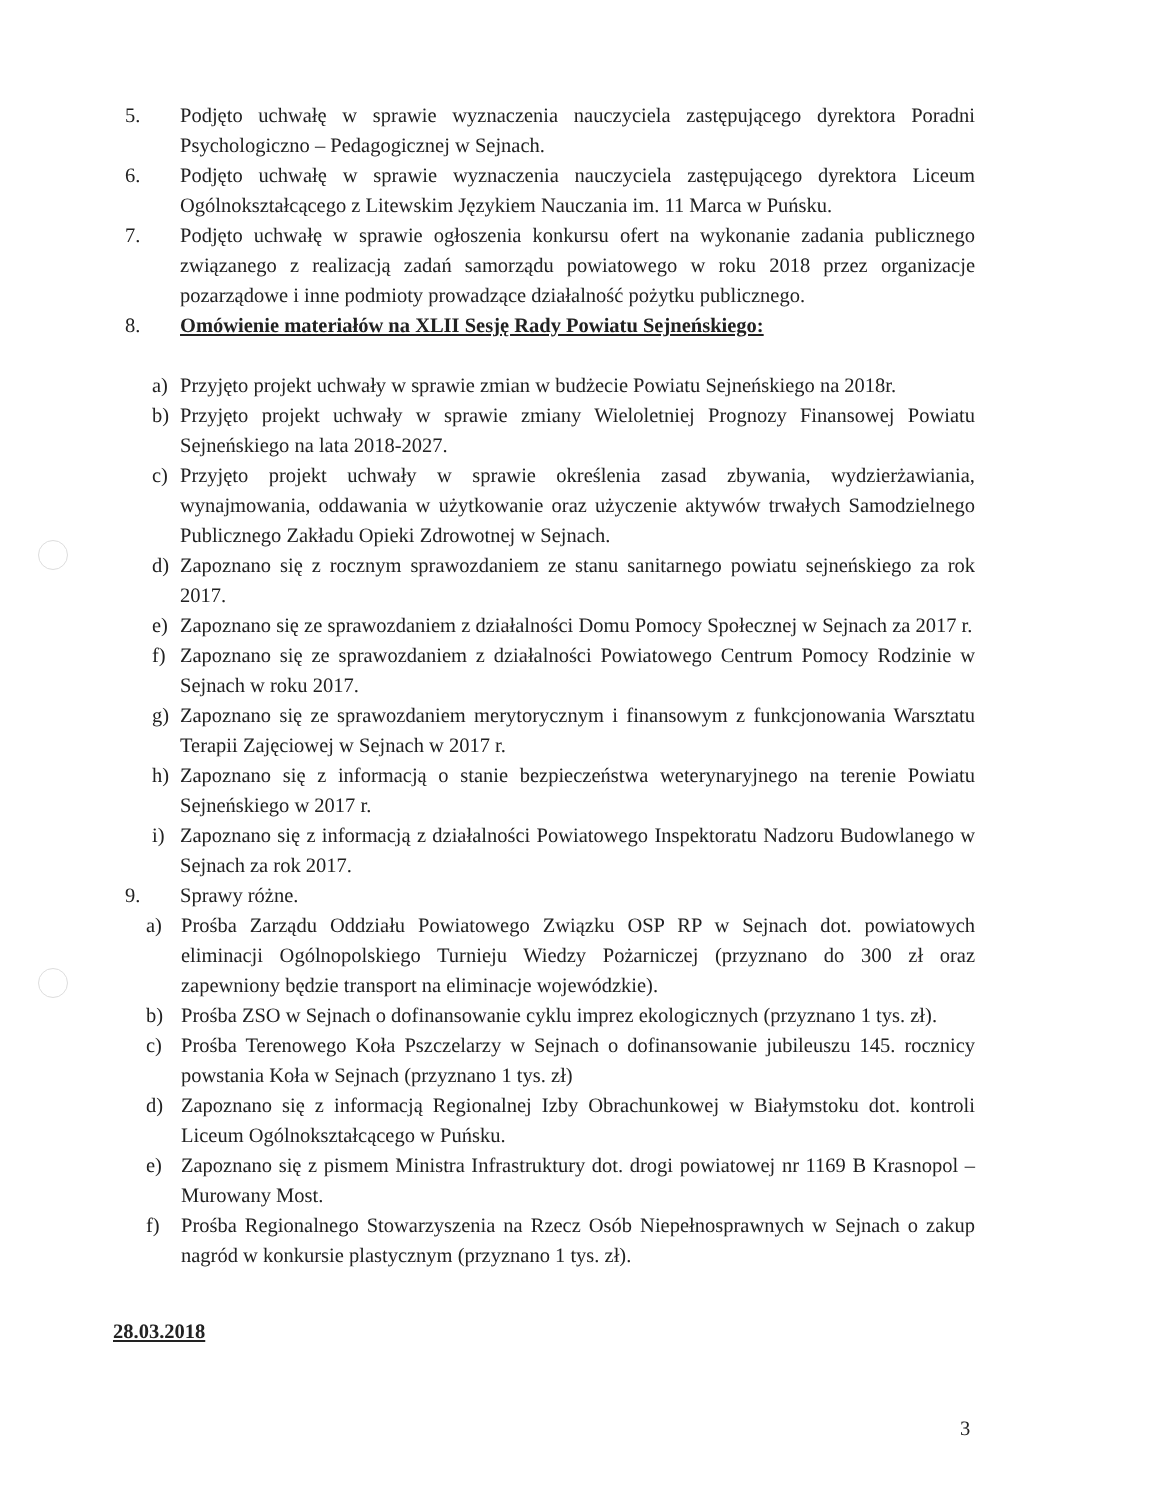5. Podjęto uchwałę w sprawie wyznaczenia nauczyciela zastępującego dyrektora Poradni Psychologiczno – Pedagogicznej w Sejnach.
6. Podjęto uchwałę w sprawie wyznaczenia nauczyciela zastępującego dyrektora Liceum Ogólnokształcącego z Litewskim Językiem Nauczania im. 11 Marca w Puńsku.
7. Podjęto uchwałę w sprawie ogłoszenia konkursu ofert na wykonanie zadania publicznego związanego z realizacją zadań samorządu powiatowego w roku 2018 przez organizacje pozarządowe i inne podmioty prowadzące działalność pożytku publicznego.
8. Omówienie materiałów na XLII Sesję Rady Powiatu Sejneńskiego:
a) Przyjęto projekt uchwały w sprawie zmian w budżecie Powiatu Sejneńskiego na 2018r.
b) Przyjęto projekt uchwały w sprawie zmiany Wieloletniej Prognozy Finansowej Powiatu Sejneńskiego na lata 2018-2027.
c) Przyjęto projekt uchwały w sprawie określenia zasad zbywania, wydzierżawiania, wynajmowania, oddawania w użytkowanie oraz użyczenie aktywów trwałych Samodzielnego Publicznego Zakładu Opieki Zdrowotnej w Sejnach.
d) Zapoznano się z rocznym sprawozdaniem ze stanu sanitarnego powiatu sejneńskiego za rok 2017.
e) Zapoznano się ze sprawozdaniem z działalności Domu Pomocy Społecznej w Sejnach za 2017 r.
f) Zapoznano się ze sprawozdaniem z działalności Powiatowego Centrum Pomocy Rodzinie w Sejnach w roku 2017.
g) Zapoznano się ze sprawozdaniem merytorycznym i finansowym z funkcjonowania Warsztatu Terapii Zajęciowej w Sejnach w 2017 r.
h) Zapoznano się z informacją o stanie bezpieczeństwa weterynaryjnego na terenie Powiatu Sejneńskiego w 2017 r.
i) Zapoznano się z informacją z działalności Powiatowego Inspektoratu Nadzoru Budowlanego w Sejnach za rok 2017.
9. Sprawy różne.
a) Prośba Zarządu Oddziału Powiatowego Związku OSP RP w Sejnach dot. powiatowych eliminacji Ogólnopolskiego Turnieju Wiedzy Pożarniczej (przyznano do 300 zł oraz zapewniony będzie transport na eliminacje wojewódzkie).
b) Prośba ZSO w Sejnach o dofinansowanie cyklu imprez ekologicznych (przyznano 1 tys. zł).
c) Prośba Terenowego Koła Pszczelarzy w Sejnach o dofinansowanie jubileuszu 145. rocznicy powstania Koła w Sejnach (przyznano 1 tys. zł)
d) Zapoznano się z informacją Regionalnej Izby Obrachunkowej w Białymstoku dot. kontroli Liceum Ogólnokształcącego w Puńsku.
e) Zapoznano się z pismem Ministra Infrastruktury dot. drogi powiatowej nr 1169 B Krasnopol – Murowany Most.
f) Prośba Regionalnego Stowarzyszenia na Rzecz Osób Niepełnosprawnych w Sejnach o zakup nagród w konkursie plastycznym (przyznano 1 tys. zł).
28.03.2018
3